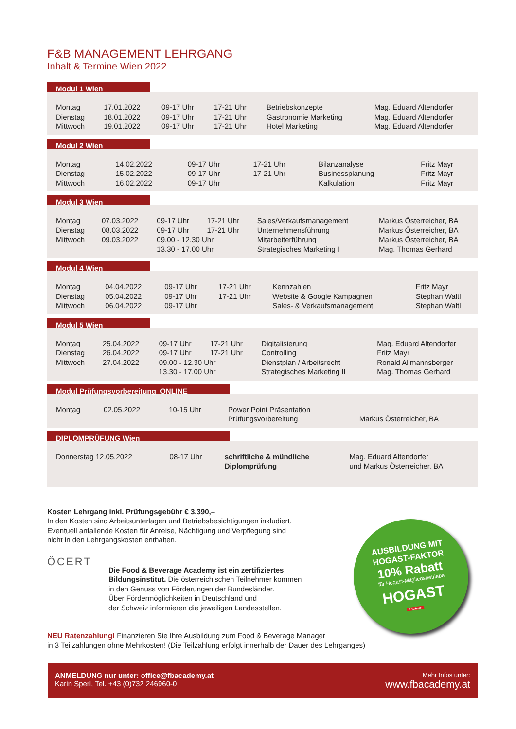F&B MANAGEMENT LEHRGANG
Inhalt & Termine Wien 2022
Modul 1 Wien
| Montag | 17.01.2022 | 09-17 Uhr | 17-21 Uhr | Betriebskonzepte | Mag. Eduard Altendorfer |
| Dienstag | 18.01.2022 | 09-17 Uhr | 17-21 Uhr | Gastronomie Marketing | Mag. Eduard Altendorfer |
| Mittwoch | 19.01.2022 | 09-17 Uhr | 17-21 Uhr | Hotel Marketing | Mag. Eduard Altendorfer |
Modul 2 Wien
| Montag | 14.02.2022 | 09-17 Uhr | 17-21 Uhr | Bilanzanalyse | Fritz Mayr |
| Dienstag | 15.02.2022 | 09-17 Uhr | 17-21 Uhr | Businessplanung | Fritz Mayr |
| Mittwoch | 16.02.2022 | 09-17 Uhr | | Kalkulation | Fritz Mayr |
Modul 3 Wien
| Montag | 07.03.2022 | 09-17 Uhr | 17-21 Uhr | Sales/Verkaufsmanagement | Markus Österreicher, BA |
| Dienstag | 08.03.2022 | 09-17 Uhr | 17-21 Uhr | Unternehmensführung | Markus Österreicher, BA |
| Mittwoch | 09.03.2022 | 09.00 - 12.30 Uhr | | Mitarbeiterführung | Markus Österreicher, BA |
| | | 13.30 - 17.00 Uhr | | Strategisches Marketing I | Mag. Thomas Gerhard |
Modul 4 Wien
| Montag | 04.04.2022 | 09-17 Uhr | 17-21 Uhr | Kennzahlen | Fritz Mayr |
| Dienstag | 05.04.2022 | 09-17 Uhr | 17-21 Uhr | Website & Google Kampagnen | Stephan Waltl |
| Mittwoch | 06.04.2022 | 09-17 Uhr | | Sales- & Verkaufsmanagement | Stephan Waltl |
Modul 5 Wien
| Montag | 25.04.2022 | 09-17 Uhr | 17-21 Uhr | Digitalisierung | Mag. Eduard Altendorfer |
| Dienstag | 26.04.2022 | 09-17 Uhr | 17-21 Uhr | Controlling | Fritz Mayr |
| Mittwoch | 27.04.2022 | 09.00 - 12.30 Uhr | | Dienstplan / Arbeitsrecht | Ronald Allmannsberger |
| | | 13.30 - 17.00 Uhr | | Strategisches Marketing II | Mag. Thomas Gerhard |
Modul Prüfungsvorbereitung ONLINE
| Montag | 02.05.2022 | 10-15 Uhr | Power Point Präsentation Prüfungsvorbereitung | Markus Österreicher, BA |
DIPLOMPRÜFUNG Wien
| Donnerstag 12.05.2022 | 08-17 Uhr | schriftliche & mündliche Diplomprüfung | Mag. Eduard Altendorfer und Markus Österreicher, BA |
Kosten Lehrgang inkl. Prüfungsgebühr € 3.390,–
In den Kosten sind Arbeitsunterlagen und Betriebsbesichtigungen inkludiert.
Eventuell anfallende Kosten für Anreise, Nächtigung und Verpflegung sind
nicht in den Lehrgangskosten enthalten.
ÖCERT
Die Food & Beverage Academy ist ein zertifiziertes
Bildungsinstitut. Die österreichischen Teilnehmer kommen
in den Genuss von Förderungen der Bundesländer.
Über Fördermöglichkeiten in Deutschland und
der Schweiz informieren die jeweiligen Landesstellen.
NEU Ratenzahlung! Finanzieren Sie Ihre Ausbildung zum Food & Beverage Manager
in 3 Teilzahlungen ohne Mehrkosten! (Die Teilzahlung erfolgt innerhalb der Dauer des Lehrganges)
AUSBILDUNG MIT
HOGAST-FAKTOR
10% Rabatt
für Hogast-Mitgliedsbetriebe
HOGAST
Partner
ANMELDUNG nur unter: office@fbacademy.at
Karin Sperl, Tel. +43 (0)732 246960-0
Mehr Infos unter:
www.fbacademy.at